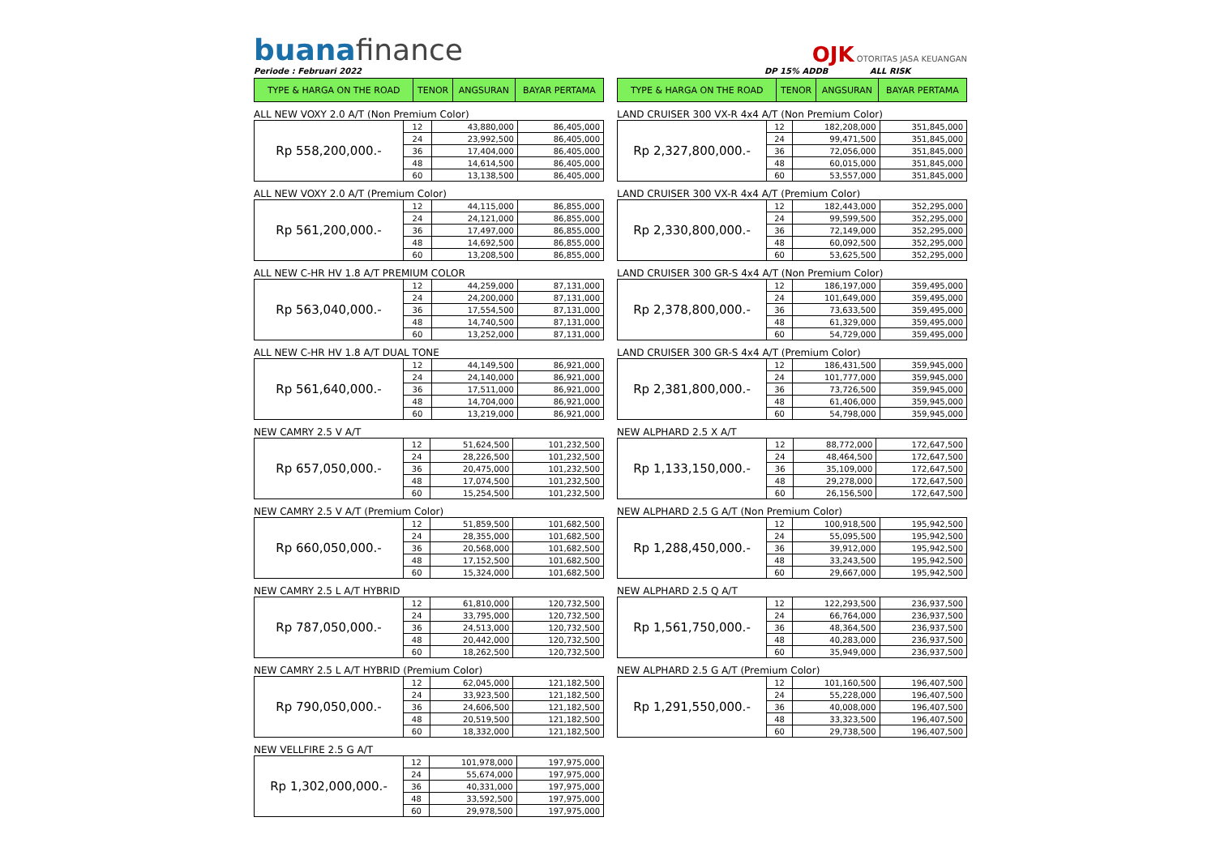buanafinance
OJK OTORITAS JASA KEUANGAN
Periode : Februari 2022 DP 15% ADDB ALL RISK
| TYPE & HARGA ON THE ROAD | TENOR | ANGSURAN | BAYAR PERTAMA |
| --- | --- | --- | --- |
ALL NEW VOXY 2.0 A/T (Non Premium Color)
| Rp 558,200,000.- | 12 | 43,880,000 | 86,405,000 |
| | 24 | 23,992,500 | 86,405,000 |
| | 36 | 17,404,000 | 86,405,000 |
| | 48 | 14,614,500 | 86,405,000 |
| | 60 | 13,138,500 | 86,405,000 |
ALL NEW VOXY 2.0 A/T (Premium Color)
| Rp 561,200,000.- | 12 | 44,115,000 | 86,855,000 |
| | 24 | 24,121,000 | 86,855,000 |
| | 36 | 17,497,000 | 86,855,000 |
| | 48 | 14,692,500 | 86,855,000 |
| | 60 | 13,208,500 | 86,855,000 |
ALL NEW C-HR HV 1.8 A/T PREMIUM COLOR
| Rp 563,040,000.- | 12 | 44,259,000 | 87,131,000 |
| | 24 | 24,200,000 | 87,131,000 |
| | 36 | 17,554,500 | 87,131,000 |
| | 48 | 14,740,500 | 87,131,000 |
| | 60 | 13,252,000 | 87,131,000 |
ALL NEW C-HR HV 1.8 A/T DUAL TONE
| Rp 561,640,000.- | 12 | 44,149,500 | 86,921,000 |
| | 24 | 24,140,000 | 86,921,000 |
| | 36 | 17,511,000 | 86,921,000 |
| | 48 | 14,704,000 | 86,921,000 |
| | 60 | 13,219,000 | 86,921,000 |
NEW CAMRY 2.5 V A/T
| Rp 657,050,000.- | 12 | 51,624,500 | 101,232,500 |
| | 24 | 28,226,500 | 101,232,500 |
| | 36 | 20,475,000 | 101,232,500 |
| | 48 | 17,074,500 | 101,232,500 |
| | 60 | 15,254,500 | 101,232,500 |
NEW CAMRY 2.5 V A/T (Premium Color)
| Rp 660,050,000.- | 12 | 51,859,500 | 101,682,500 |
| | 24 | 28,355,000 | 101,682,500 |
| | 36 | 20,568,000 | 101,682,500 |
| | 48 | 17,152,500 | 101,682,500 |
| | 60 | 15,324,000 | 101,682,500 |
NEW CAMRY 2.5 L A/T HYBRID
| Rp 787,050,000.- | 12 | 61,810,000 | 120,732,500 |
| | 24 | 33,795,000 | 120,732,500 |
| | 36 | 24,513,000 | 120,732,500 |
| | 48 | 20,442,000 | 120,732,500 |
| | 60 | 18,262,500 | 120,732,500 |
NEW CAMRY 2.5 L A/T HYBRID (Premium Color)
| Rp 790,050,000.- | 12 | 62,045,000 | 121,182,500 |
| | 24 | 33,923,500 | 121,182,500 |
| | 36 | 24,606,500 | 121,182,500 |
| | 48 | 20,519,500 | 121,182,500 |
| | 60 | 18,332,000 | 121,182,500 |
NEW VELLFIRE 2.5 G A/T
| Rp 1,302,000,000.- | 12 | 101,978,000 | 197,975,000 |
| | 24 | 55,674,000 | 197,975,000 |
| | 36 | 40,331,000 | 197,975,000 |
| | 48 | 33,592,500 | 197,975,000 |
| | 60 | 29,978,500 | 197,975,000 |
| TYPE & HARGA ON THE ROAD | TENOR | ANGSURAN | BAYAR PERTAMA |
| --- | --- | --- | --- |
LAND CRUISER 300 VX-R 4x4 A/T (Non Premium Color)
| Rp 2,327,800,000.- | 12 | 182,208,000 | 351,845,000 |
| | 24 | 99,471,500 | 351,845,000 |
| | 36 | 72,056,000 | 351,845,000 |
| | 48 | 60,015,000 | 351,845,000 |
| | 60 | 53,557,000 | 351,845,000 |
LAND CRUISER 300 VX-R 4x4 A/T (Premium Color)
| Rp 2,330,800,000.- | 12 | 182,443,000 | 352,295,000 |
| | 24 | 99,599,500 | 352,295,000 |
| | 36 | 72,149,000 | 352,295,000 |
| | 48 | 60,092,500 | 352,295,000 |
| | 60 | 53,625,500 | 352,295,000 |
LAND CRUISER 300 GR-S 4x4 A/T (Non Premium Color)
| Rp 2,378,800,000.- | 12 | 186,197,000 | 359,495,000 |
| | 24 | 101,649,000 | 359,495,000 |
| | 36 | 73,633,500 | 359,495,000 |
| | 48 | 61,329,000 | 359,495,000 |
| | 60 | 54,729,000 | 359,495,000 |
LAND CRUISER 300 GR-S 4x4 A/T (Premium Color)
| Rp 2,381,800,000.- | 12 | 186,431,500 | 359,945,000 |
| | 24 | 101,777,000 | 359,945,000 |
| | 36 | 73,726,500 | 359,945,000 |
| | 48 | 61,406,000 | 359,945,000 |
| | 60 | 54,798,000 | 359,945,000 |
NEW ALPHARD 2.5 X A/T
| Rp 1,133,150,000.- | 12 | 88,772,000 | 172,647,500 |
| | 24 | 48,464,500 | 172,647,500 |
| | 36 | 35,109,000 | 172,647,500 |
| | 48 | 29,278,000 | 172,647,500 |
| | 60 | 26,156,500 | 172,647,500 |
NEW ALPHARD 2.5 G A/T (Non Premium Color)
| Rp 1,288,450,000.- | 12 | 100,918,500 | 195,942,500 |
| | 24 | 55,095,500 | 195,942,500 |
| | 36 | 39,912,000 | 195,942,500 |
| | 48 | 33,243,500 | 195,942,500 |
| | 60 | 29,667,000 | 195,942,500 |
NEW ALPHARD 2.5 Q A/T
| Rp 1,561,750,000.- | 12 | 122,293,500 | 236,937,500 |
| | 24 | 66,764,000 | 236,937,500 |
| | 36 | 48,364,500 | 236,937,500 |
| | 48 | 40,283,000 | 236,937,500 |
| | 60 | 35,949,000 | 236,937,500 |
NEW ALPHARD 2.5 G A/T (Premium Color)
| Rp 1,291,550,000.- | 12 | 101,160,500 | 196,407,500 |
| | 24 | 55,228,000 | 196,407,500 |
| | 36 | 40,008,000 | 196,407,500 |
| | 48 | 33,323,500 | 196,407,500 |
| | 60 | 29,738,500 | 196,407,500 |